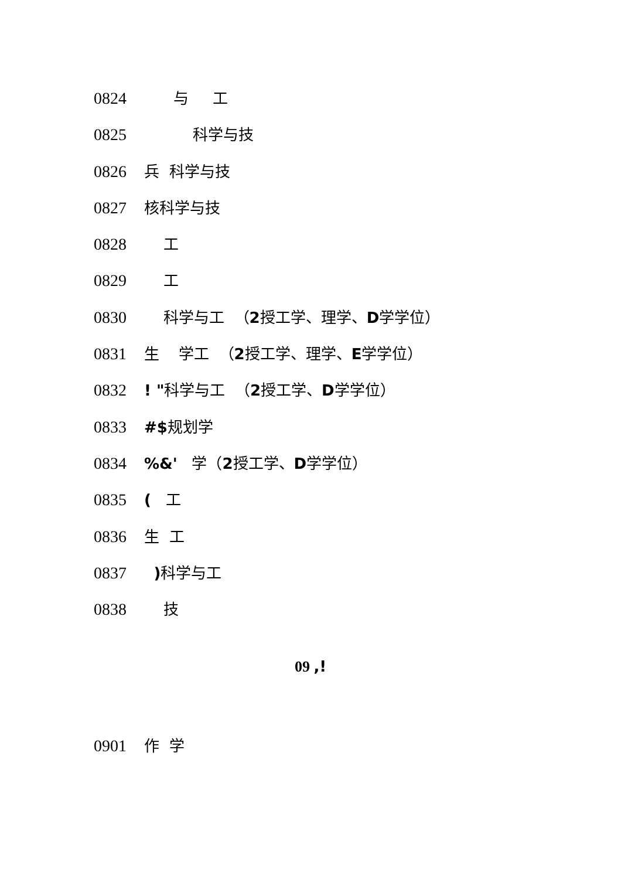0824 与 工
0825 科学与技
0826 兵 科学与技
0827 核科学与技
0828 工
0829 工
0830 科学与工 （2授工学、理学、D学学位）
0831 生 学工 （2授工学、理学、E学学位）
0832! "科学与工 （2授工学、D学学位）
0833 #$规划学
0834%&' 学（2授工学、D学学位）
0835 ( 工
0836 生 工
0837 ) 科学与工
0838 技
09 ,!
0901 作 学